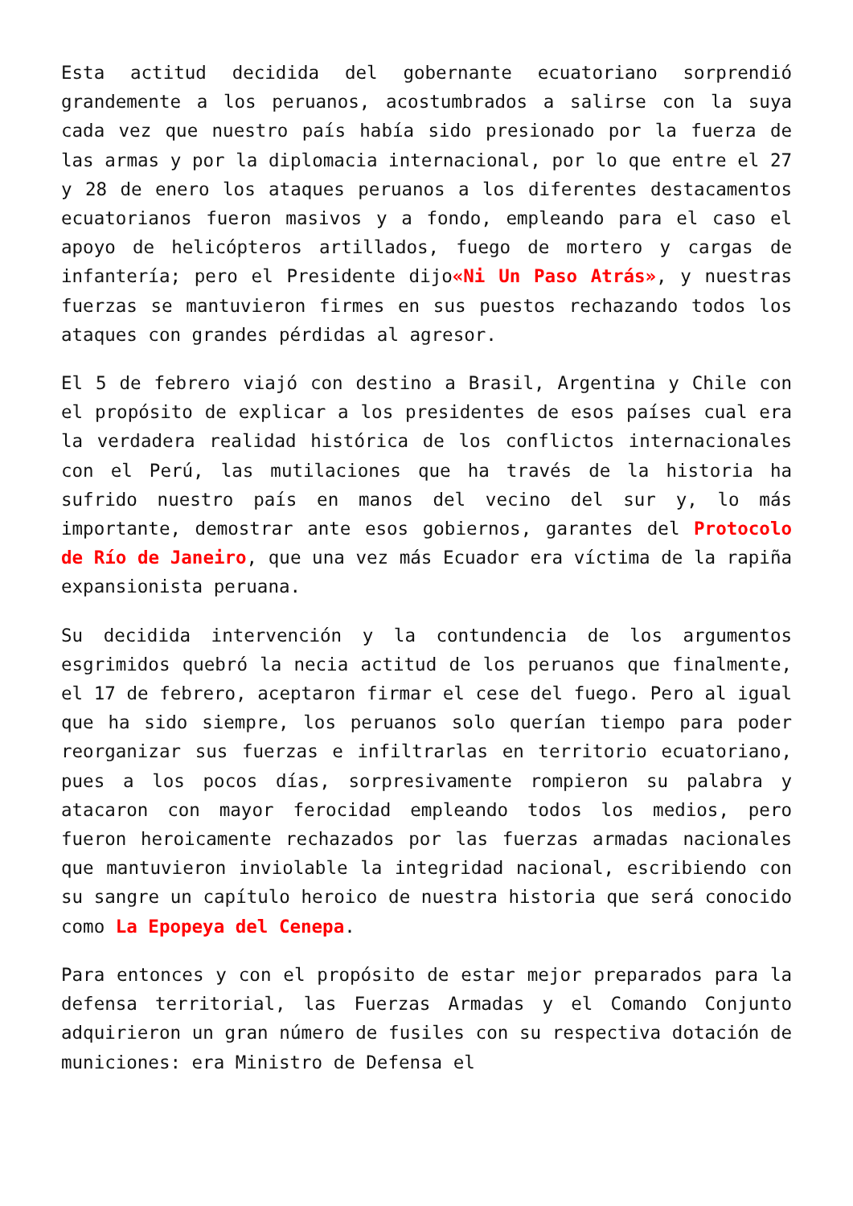Esta actitud decidida del gobernante ecuatoriano sorprendió grandemente a los peruanos, acostumbrados a salirse con la suya cada vez que nuestro país había sido presionado por la fuerza de las armas y por la diplomacia internacional, por lo que entre el 27 y 28 de enero los ataques peruanos a los diferentes destacamentos ecuatorianos fueron masivos y a fondo, empleando para el caso el apoyo de helicópteros artillados, fuego de mortero y cargas de infantería; pero el Presidente dijo«Ni Un Paso Atrás», y nuestras fuerzas se mantuvieron firmes en sus puestos rechazando todos los ataques con grandes pérdidas al agresor.
El 5 de febrero viajó con destino a Brasil, Argentina y Chile con el propósito de explicar a los presidentes de esos países cual era la verdadera realidad histórica de los conflictos internacionales con el Perú, las mutilaciones que ha través de la historia ha sufrido nuestro país en manos del vecino del sur y, lo más importante, demostrar ante esos gobiernos, garantes del Protocolo de Río de Janeiro, que una vez más Ecuador era víctima de la rapiña expansionista peruana.
Su decidida intervención y la contundencia de los argumentos esgrimidos quebró la necia actitud de los peruanos que finalmente, el 17 de febrero, aceptaron firmar el cese del fuego. Pero al igual que ha sido siempre, los peruanos solo querían tiempo para poder reorganizar sus fuerzas e infiltrarlas en territorio ecuatoriano, pues a los pocos días, sorpresivamente rompieron su palabra y atacaron con mayor ferocidad empleando todos los medios, pero fueron heroicamente rechazados por las fuerzas armadas nacionales que mantuvieron inviolable la integridad nacional, escribiendo con su sangre un capítulo heroico de nuestra historia que será conocido como La Epopeya del Cenepa.
Para entonces y con el propósito de estar mejor preparados para la defensa territorial, las Fuerzas Armadas y el Comando Conjunto adquirieron un gran número de fusiles con su respectiva dotación de municiones: era Ministro de Defensa el